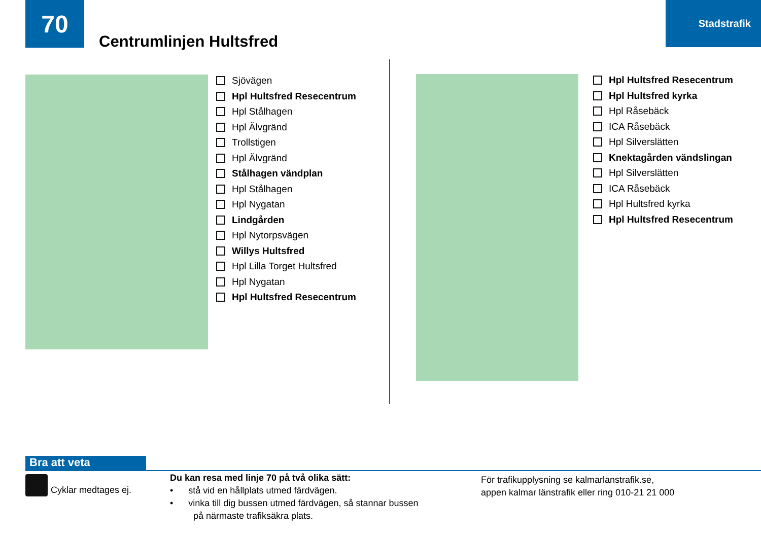70
Centrumlinjen Hultsfred
Stadstrafik
Sjövägen
Hpl Hultsfred Resecentrum
Hpl Stålhagen
Hpl Älvgränd
Trollstigen
Hpl Älvgränd
Stålhagen vändplan
Hpl Stålhagen
Hpl Nygatan
Lindgården
Hpl Nytorpsvägen
Willys Hultsfred
Hpl Lilla Torget Hultsfred
Hpl Nygatan
Hpl Hultsfred Resecentrum
Hpl Hultsfred Resecentrum
Hpl Hultsfred kyrka
Hpl Råsebäck
ICA Råsebäck
Hpl Silverslätten
Knektagården vändslingan
Hpl Silverslätten
ICA Råsebäck
Hpl Hultsfred kyrka
Hpl Hultsfred Resecentrum
Bra att veta
Cyklar medtages ej.
Du kan resa med linje 70 på två olika sätt:
• stå vid en hållplats utmed färdvägen.
• vinka till dig bussen utmed färdvägen, så stannar bussen
på närmaste trafiksäkra plats.
För trafikupplysning se kalmarlanstrafik.se,
appen kalmar länstrafik eller ring 010-21 21 000